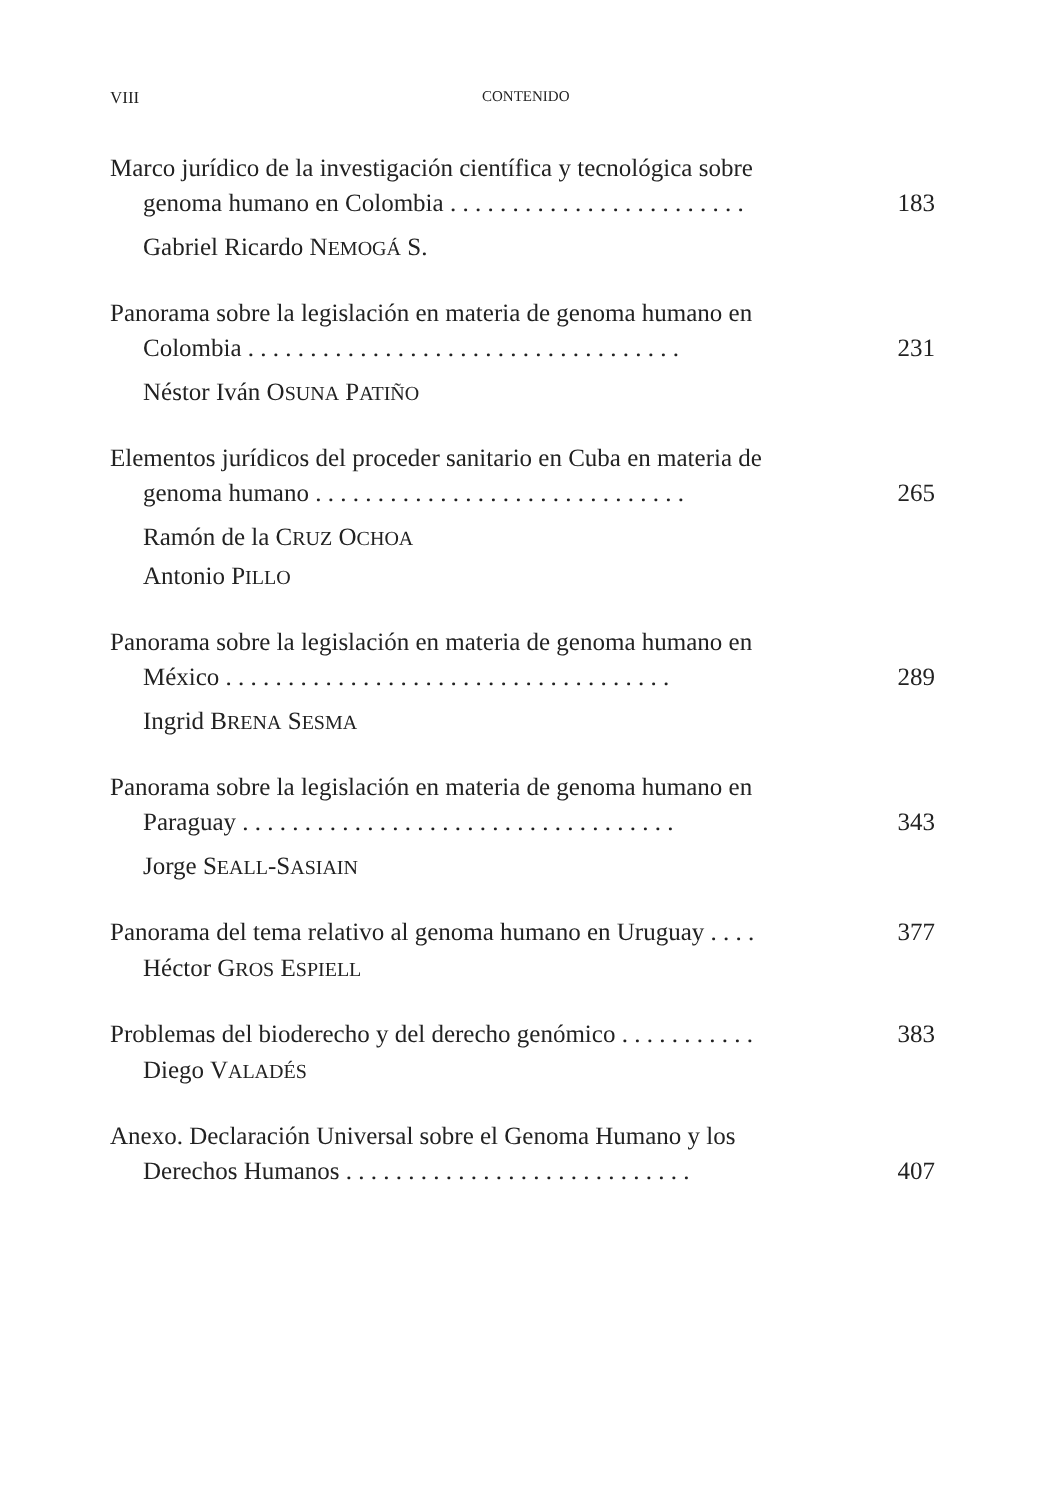VIII CONTENIDO
Marco jurídico de la investigación científica y tecnológica sobre
genoma humano en Colombia . . . . . . . . . . . . . . . . . . . . . . . . 183
Gabriel Ricardo NEMOGÁ S.
Panorama sobre la legislación en materia de genoma humano en
Colombia . . . . . . . . . . . . . . . . . . . . . . . . . . . . . . . . . . . 231
Néstor Iván OSUNA PATIÑO
Elementos jurídicos del proceder sanitario en Cuba en materia de
genoma humano . . . . . . . . . . . . . . . . . . . . . . . . . . . . . . 265
Ramón de la CRUZ OCHOA
Antonio PILLO
Panorama sobre la legislación en materia de genoma humano en
México . . . . . . . . . . . . . . . . . . . . . . . . . . . . . . . . . . . . 289
Ingrid BRENA SESMA
Panorama sobre la legislación en materia de genoma humano en
Paraguay . . . . . . . . . . . . . . . . . . . . . . . . . . . . . . . . . . . 343
Jorge SEALL-SASIAIN
Panorama del tema relativo al genoma humano en Uruguay . . . . 377
Héctor GROS ESPIELL
Problemas del bioderecho y del derecho genómico . . . . . . . . . . . 383
Diego VALADÉS
Anexo. Declaración Universal sobre el Genoma Humano y los
Derechos Humanos . . . . . . . . . . . . . . . . . . . . . . . . . . . . 407